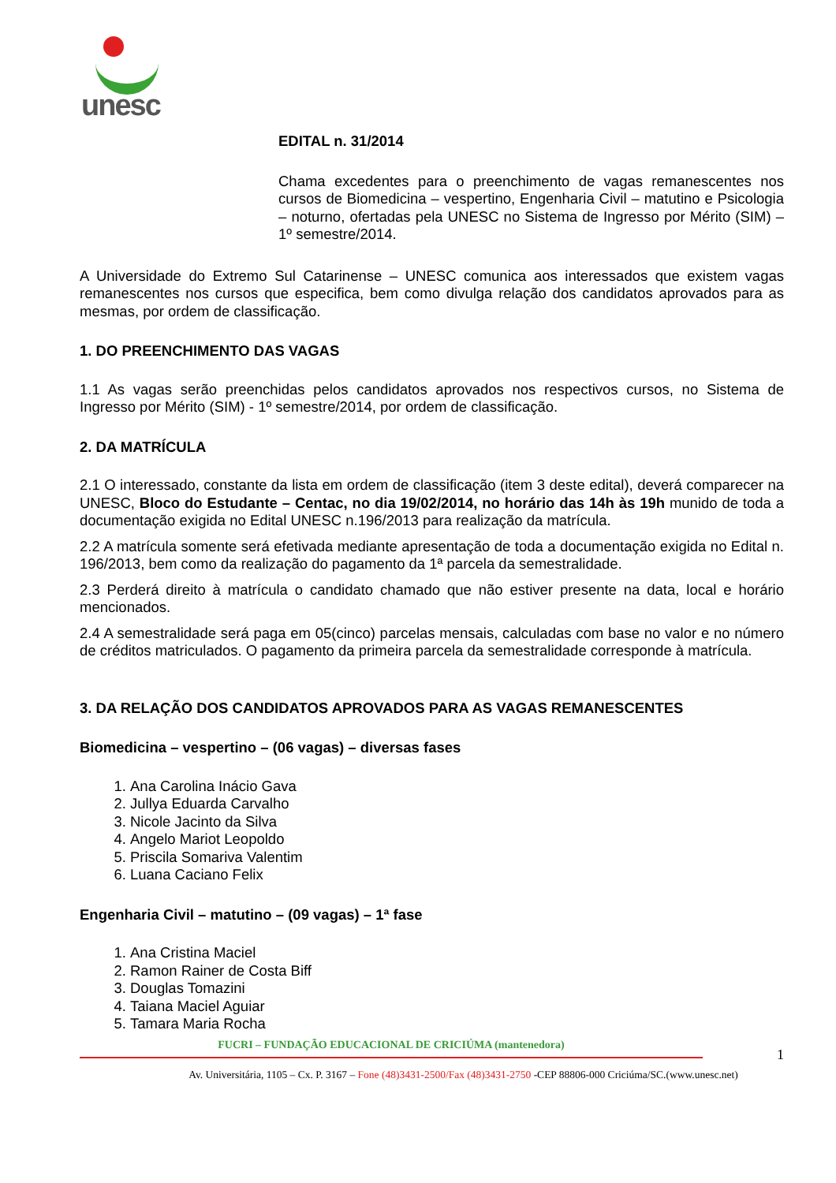unesc
EDITAL n. 31/2014
Chama excedentes para o preenchimento de vagas remanescentes nos cursos de Biomedicina – vespertino, Engenharia Civil – matutino e Psicologia – noturno, ofertadas pela UNESC no Sistema de Ingresso por Mérito (SIM) – 1º semestre/2014.
A Universidade do Extremo Sul Catarinense – UNESC comunica aos interessados que existem vagas remanescentes nos cursos que especifica, bem como divulga relação dos candidatos aprovados para as mesmas, por ordem de classificação.
1. DO PREENCHIMENTO DAS VAGAS
1.1 As vagas serão preenchidas pelos candidatos aprovados nos respectivos cursos, no Sistema de Ingresso por Mérito (SIM) - 1º semestre/2014, por ordem de classificação.
2. DA MATRÍCULA
2.1 O interessado, constante da lista em ordem de classificação (item 3 deste edital), deverá comparecer na UNESC, Bloco do Estudante – Centac, no dia 19/02/2014, no horário das 14h às 19h munido de toda a documentação exigida no Edital UNESC n.196/2013 para realização da matrícula.
2.2 A matrícula somente será efetivada mediante apresentação de toda a documentação exigida no Edital n. 196/2013, bem como da realização do pagamento da 1ª parcela da semestralidade.
2.3 Perderá direito à matrícula o candidato chamado que não estiver presente na data, local e horário mencionados.
2.4 A semestralidade será paga em 05(cinco) parcelas mensais, calculadas com base no valor e no número de créditos matriculados. O pagamento da primeira parcela da semestralidade corresponde à matrícula.
3. DA RELAÇÃO DOS CANDIDATOS APROVADOS PARA AS VAGAS REMANESCENTES
Biomedicina – vespertino – (06 vagas) – diversas fases
1. Ana Carolina Inácio Gava
2. Jullya Eduarda Carvalho
3. Nicole Jacinto da Silva
4. Angelo Mariot Leopoldo
5. Priscila Somariva Valentim
6. Luana Caciano Felix
Engenharia Civil – matutino – (09 vagas) – 1ª fase
1. Ana Cristina Maciel
2. Ramon Rainer de Costa Biff
3. Douglas Tomazini
4. Taiana Maciel Aguiar
5. Tamara Maria Rocha
FUCRI – FUNDAÇÃO EDUCACIONAL DE CRICIÚMA (mantenedora)
1
Av. Universitária, 1105 – Cx. P. 3167 – Fone (48)3431-2500/Fax (48)3431-2750 -CEP 88806-000 Criciúma/SC.(www.unesc.net)